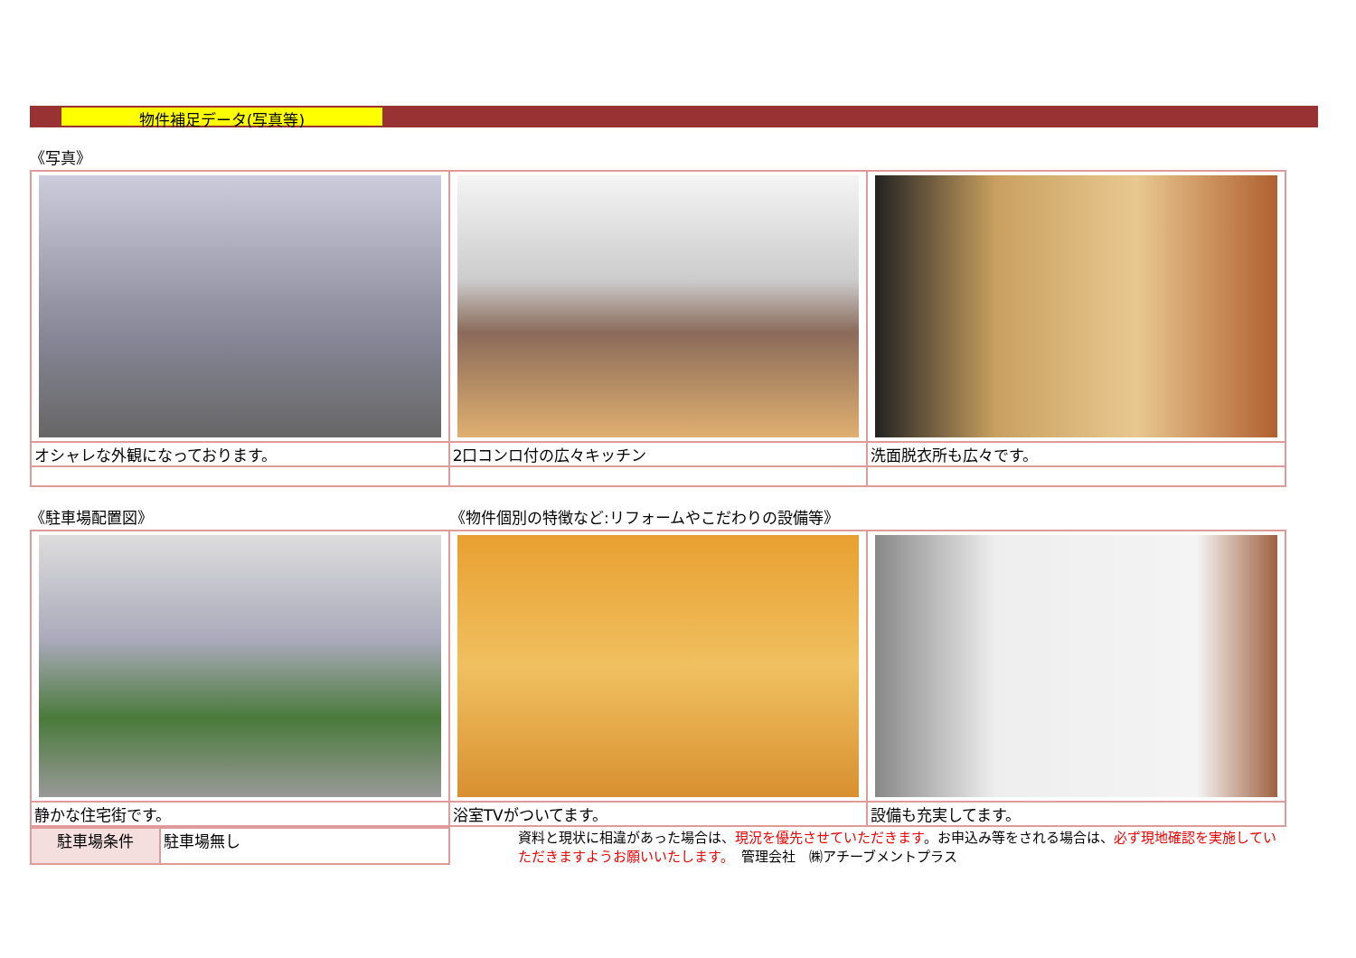物件補足データ(写真等)
《写真》
| オシャレな外観になっております。 | 2口コンロ付の広々キッチン | 洗面脱衣所も広々です。 |
《駐車場配置図》 《物件個別の特徴など:リフォームやこだわりの設備等》
| 静かな住宅街です。 | 浴室TVがついてます。 | 設備も充実してます。 |
| 駐車場条件 | 駐車場無し |
資料と現状に相違があった場合は、現況を優先させていただきます。お申込み等をされる場合は、必ず現地確認を実施していただきますようお願いいたします。　管理会社　㈱アチーブメントプラス